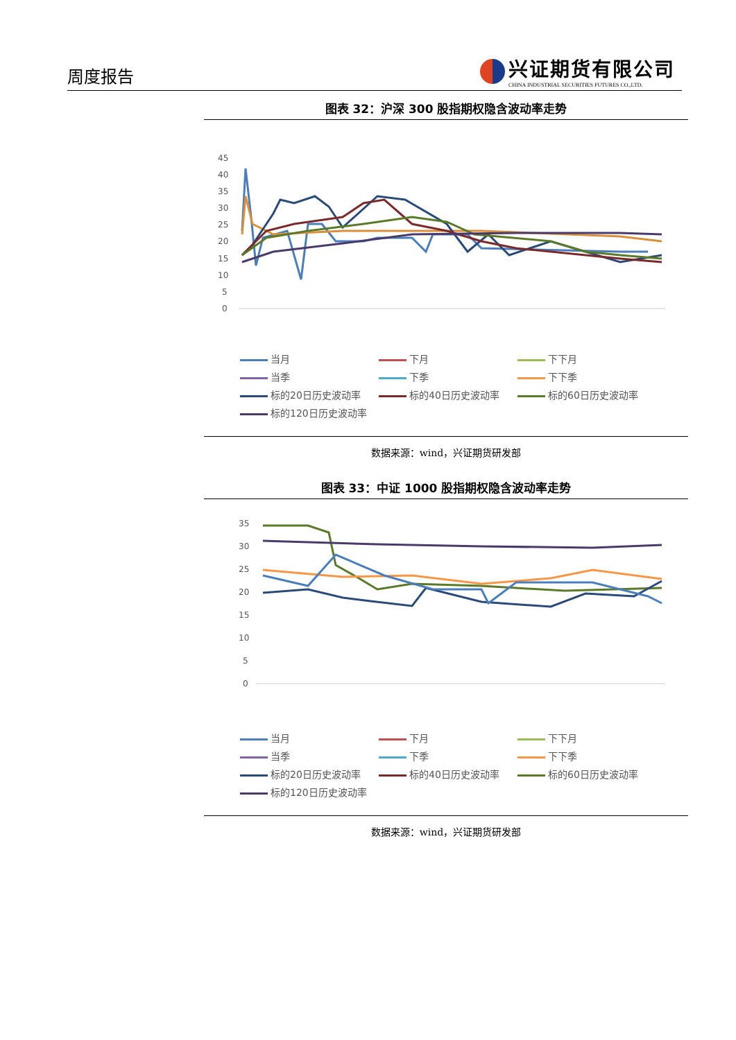周度报告
兴证期货有限公司
CHINA INDUSTRIAL SECURITIES FUTURES CO.,LTD.
图表 32：沪深 300 股指期权隐含波动率走势
45
40
35
30
25
20
15
10
5
0
当月 下月 下下月 当季 下季 下下季 标的20日历史波动率 标的40日历史波动率 标的60日历史波动率 标的120日历史波动率
数据来源：wind，兴证期货研发部
图表 33：中证 1000 股指期权隐含波动率走势
35
30
25
20
15
10
5
0
当月 下月 下下月 当季 下季 下下季 标的20日历史波动率 标的40日历史波动率 标的60日历史波动率 标的120日历史波动率
数据来源：wind，兴证期货研发部